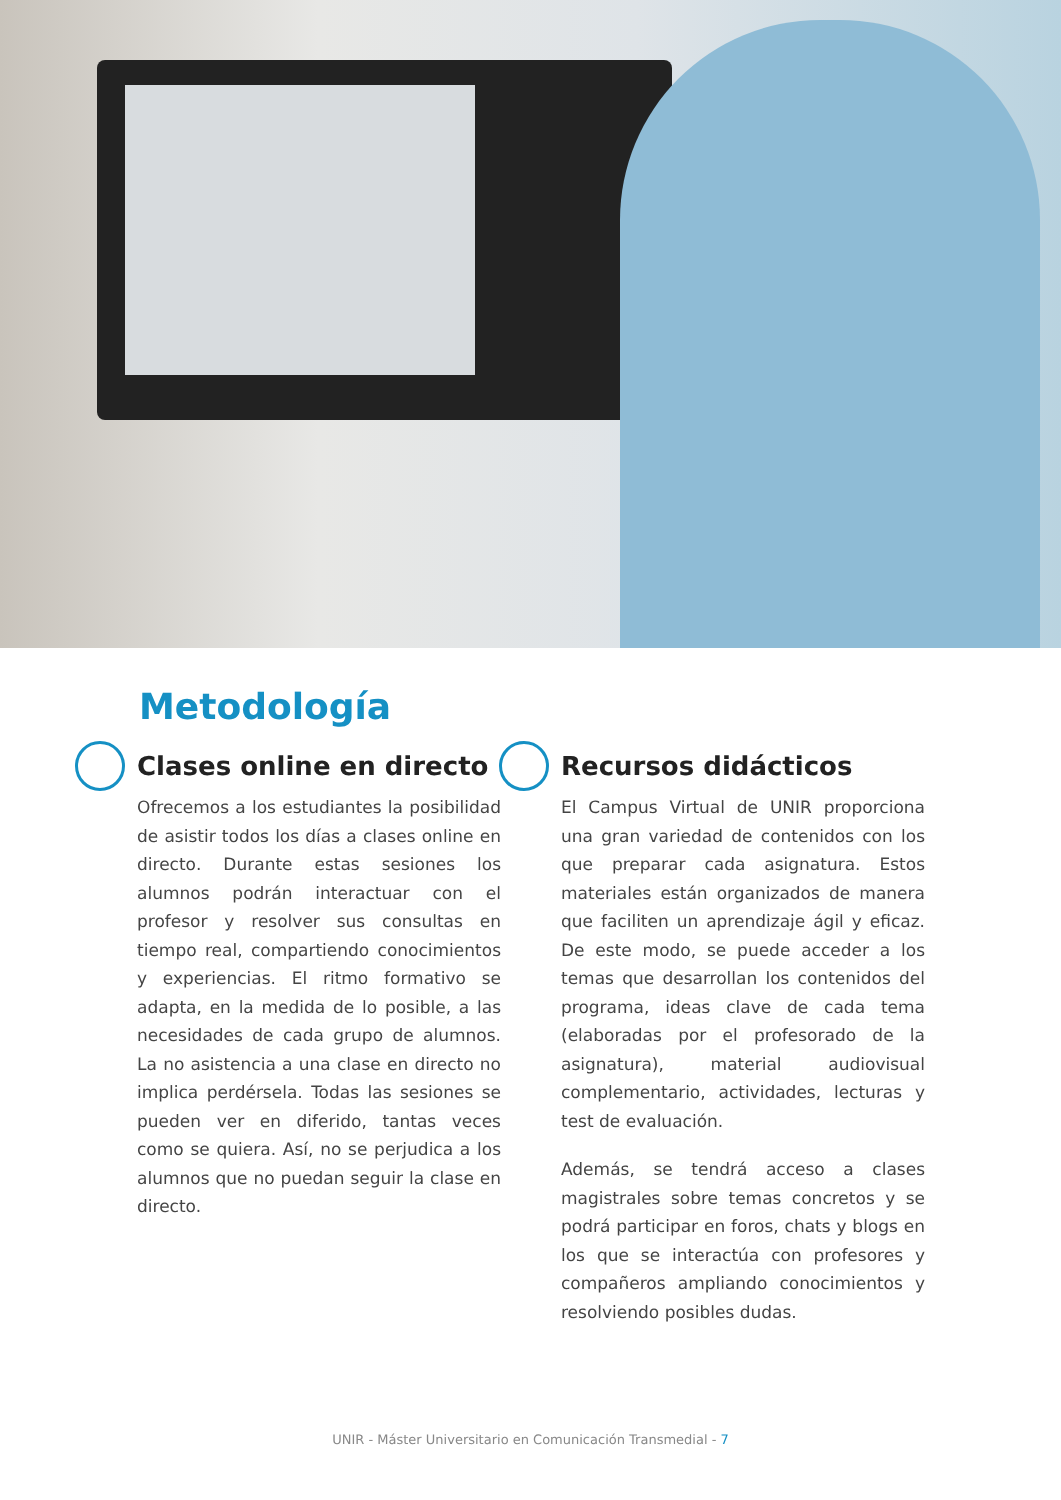Metodología
Clases online en directo
Ofrecemos a los estudiantes la posibilidad de asistir todos los días a clases online en directo. Durante estas sesiones los alumnos podrán interactuar con el profesor y resolver sus consultas en tiempo real, compartiendo conocimientos y experiencias. El ritmo formativo se adapta, en la medida de lo posible, a las necesidades de cada grupo de alumnos. La no asistencia a una clase en directo no implica perdérsela. Todas las sesiones se pueden ver en diferido, tantas veces como se quiera. Así, no se perjudica a los alumnos que no puedan seguir la clase en directo.
Recursos didácticos
El Campus Virtual de UNIR proporciona una gran variedad de contenidos con los que preparar cada asignatura. Estos materiales están organizados de manera que faciliten un aprendizaje ágil y eficaz. De este modo, se puede acceder a los temas que desarrollan los contenidos del programa, ideas clave de cada tema (elaboradas por el profesorado de la asignatura), material audiovisual complementario, actividades, lecturas y test de evaluación.
Además, se tendrá acceso a clases magistrales sobre temas concretos y se podrá participar en foros, chats y blogs en los que se interactúa con profesores y compañeros ampliando conocimientos y resolviendo posibles dudas.
UNIR - Máster Universitario en Comunicación Transmedial - 7